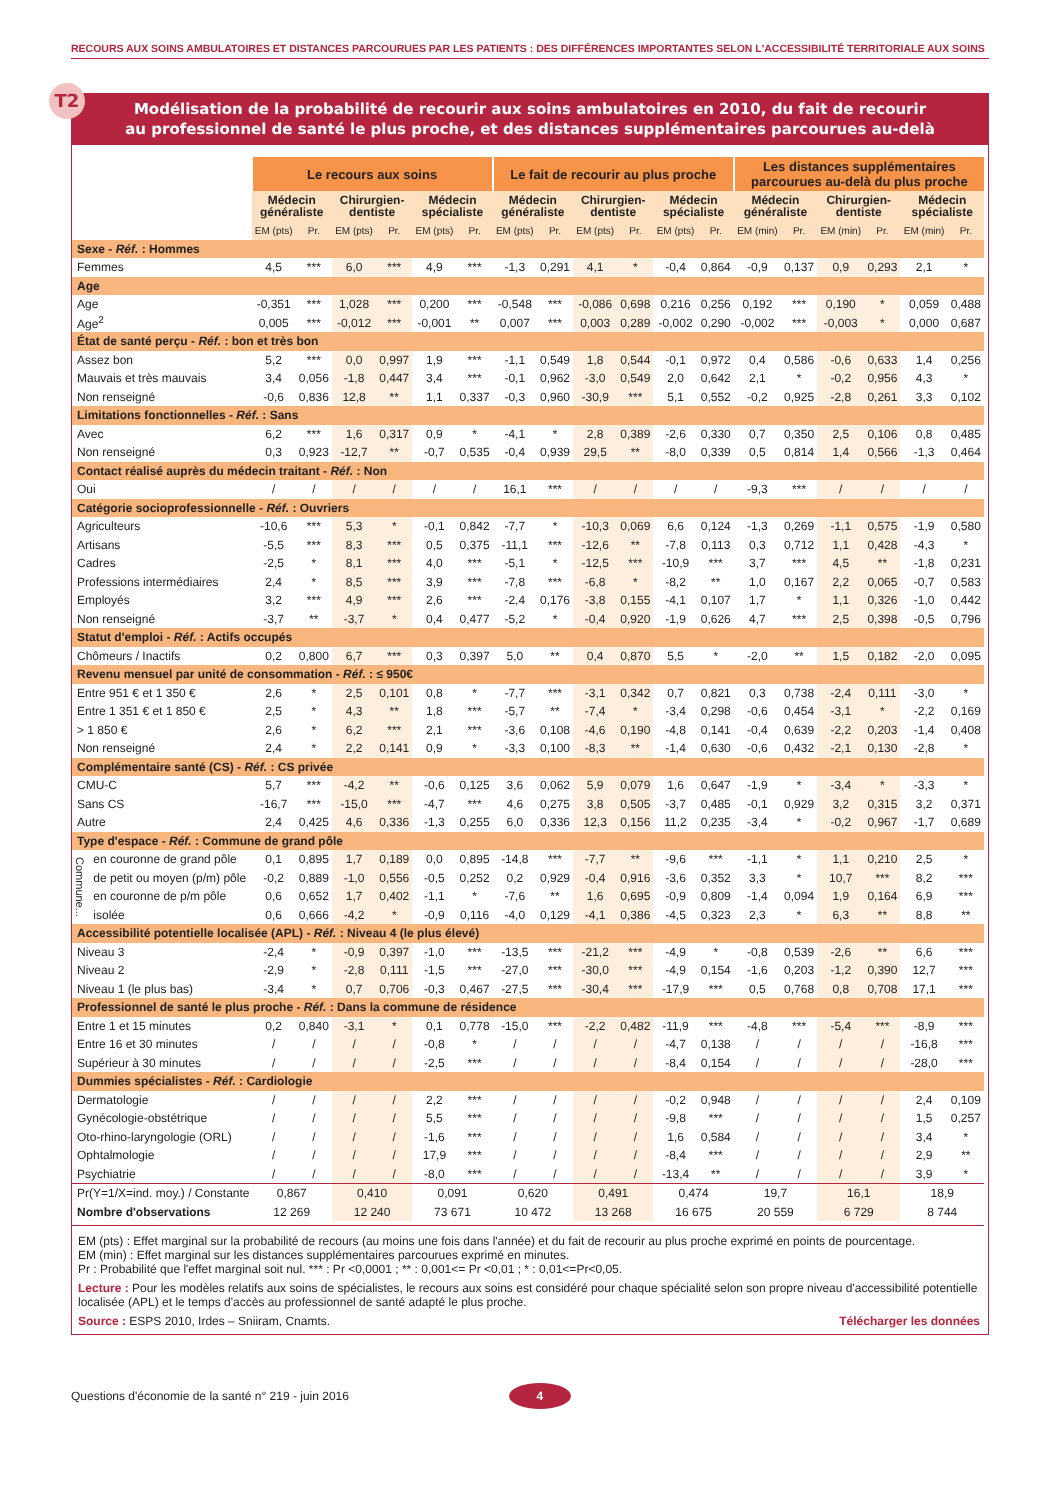RECOURS AUX SOINS AMBULATOIRES ET DISTANCES PARCOURUES PAR LES PATIENTS : DES DIFFÉRENCES IMPORTANTES SELON L'ACCESSIBILITÉ TERRITORIALE AUX SOINS
T2
Modélisation de la probabilité de recourir aux soins ambulatoires en 2010, du fait de recourir
au professionnel de santé le plus proche, et des distances supplémentaires parcourues au-delà
| | | Le recours aux soins | | | | | | Le fait de recourir au plus proche | | | | | | Les distances supplémentaires parcourues au-delà du plus proche | | | | | |
| --- | --- | --- | --- | --- | --- | --- | --- | --- | --- | --- | --- | --- | --- | --- | --- | --- | --- | --- | --- |
| | | Médecin généraliste | | Chirurgien- dentiste | | Médecin spécialiste | | Médecin généraliste | | Chirurgien- dentiste | | Médecin spécialiste | | Médecin généraliste | | Chirurgien- dentiste | | Médecin spécialiste | |
| | | EM (pts) | Pr. | EM (pts) | Pr. | EM (pts) | Pr. | EM (pts) | Pr. | EM (pts) | Pr. | EM (pts) | Pr. | EM (min) | Pr. | EM (min) | Pr. | EM (min) | Pr. |
| Sexe - Réf. : Hommes | | | | | | | | | | | | | | | | | | | |
| Femmes | | 4,5 | *** | 6,0 | *** | 4,9 | *** | -1,3 | 0,291 | 4,1 | * | -0,4 | 0,864 | -0,9 | 0,137 | 0,9 | 0,293 | 2,1 | * |
| Age | | | | | | | | | | | | | | | | | | | |
| Age | | -0,351 | *** | 1,028 | *** | 0,200 | *** | -0,548 | *** | -0,086 | 0,698 | 0,216 | 0,256 | 0,192 | *** | 0,190 | * | 0,059 | 0,488 |
| Age<sup>2</sup> | | 0,005 | *** | -0,012 | *** | -0,001 | ** | 0,007 | *** | 0,003 | 0,289 | -0,002 | 0,290 | -0,002 | *** | -0,003 | * | 0,000 | 0,687 |
| État de santé perçu - Réf. : bon et très bon | | | | | | | | | | | | | | | | | | | |
| Assez bon | | 5,2 | *** | 0,0 | 0,997 | 1,9 | *** | -1,1 | 0,549 | 1,8 | 0,544 | -0,1 | 0,972 | 0,4 | 0,586 | -0,6 | 0,633 | 1,4 | 0,256 |
| Mauvais et très mauvais | | 3,4 | 0,056 | -1,8 | 0,447 | 3,4 | *** | -0,1 | 0,962 | -3,0 | 0,549 | 2,0 | 0,642 | 2,1 | * | -0,2 | 0,956 | 4,3 | * |
| Non renseigné | | -0,6 | 0,836 | 12,8 | ** | 1,1 | 0,337 | -0,3 | 0,960 | -30,9 | *** | 5,1 | 0,552 | -0,2 | 0,925 | -2,8 | 0,261 | 3,3 | 0,102 |
| Limitations fonctionnelles - Réf. : Sans | | | | | | | | | | | | | | | | | | | |
| Avec | | 6,2 | *** | 1,6 | 0,317 | 0,9 | * | -4,1 | * | 2,8 | 0,389 | -2,6 | 0,330 | 0,7 | 0,350 | 2,5 | 0,106 | 0,8 | 0,485 |
| Non renseigné | | 0,3 | 0,923 | -12,7 | ** | -0,7 | 0,535 | -0,4 | 0,939 | 29,5 | ** | -8,0 | 0,339 | 0,5 | 0,814 | 1,4 | 0,566 | -1,3 | 0,464 |
| Contact réalisé auprès du médecin traitant - Réf. : Non | | | | | | | | | | | | | | | | | | | |
| Oui | | / | / | / | / | / | / | 16,1 | *** | / | / | / | / | -9,3 | *** | / | / | / | / |
| Catégorie socioprofessionnelle - Réf. : Ouvriers | | | | | | | | | | | | | | | | | | | |
| Agriculteurs | | -10,6 | *** | 5,3 | * | -0,1 | 0,842 | -7,7 | * | -10,3 | 0,069 | 6,6 | 0,124 | -1,3 | 0,269 | -1,1 | 0,575 | -1,9 | 0,580 |
| Artisans | | -5,5 | *** | 8,3 | *** | 0,5 | 0,375 | -11,1 | *** | -12,6 | ** | -7,8 | 0,113 | 0,3 | 0,712 | 1,1 | 0,428 | -4,3 | * |
| Cadres | | -2,5 | * | 8,1 | *** | 4,0 | *** | -5,1 | * | -12,5 | *** | -10,9 | *** | 3,7 | *** | 4,5 | ** | -1,8 | 0,231 |
| Professions intermédiaires | | 2,4 | * | 8,5 | *** | 3,9 | *** | -7,8 | *** | -6,8 | * | -8,2 | ** | 1,0 | 0,167 | 2,2 | 0,065 | -0,7 | 0,583 |
| Employés | | 3,2 | *** | 4,9 | *** | 2,6 | *** | -2,4 | 0,176 | -3,8 | 0,155 | -4,1 | 0,107 | 1,7 | * | 1,1 | 0,326 | -1,0 | 0,442 |
| Non renseigné | | -3,7 | ** | -3,7 | * | 0,4 | 0,477 | -5,2 | * | -0,4 | 0,920 | -1,9 | 0,626 | 4,7 | *** | 2,5 | 0,398 | -0,5 | 0,796 |
| Statut d'emploi - Réf. : Actifs occupés | | | | | | | | | | | | | | | | | | | |
| Chômeurs / Inactifs | | 0,2 | 0,800 | 6,7 | *** | 0,3 | 0,397 | 5,0 | ** | 0,4 | 0,870 | 5,5 | * | -2,0 | ** | 1,5 | 0,182 | -2,0 | 0,095 |
| Revenu mensuel par unité de consommation - Réf. : ≤ 950€ | | | | | | | | | | | | | | | | | | | |
| Entre 951 € et 1 350 € | | 2,6 | * | 2,5 | 0,101 | 0,8 | * | -7,7 | *** | -3,1 | 0,342 | 0,7 | 0,821 | 0,3 | 0,738 | -2,4 | 0,111 | -3,0 | * |
| Entre 1 351 € et 1 850 € | | 2,5 | * | 4,3 | ** | 1,8 | *** | -5,7 | ** | -7,4 | * | -3,4 | 0,298 | -0,6 | 0,454 | -3,1 | * | -2,2 | 0,169 |
| > 1 850 € | | 2,6 | * | 6,2 | *** | 2,1 | *** | -3,6 | 0,108 | -4,6 | 0,190 | -4,8 | 0,141 | -0,4 | 0,639 | -2,2 | 0,203 | -1,4 | 0,408 |
| Non renseigné | | 2,4 | * | 2,2 | 0,141 | 0,9 | * | -3,3 | 0,100 | -8,3 | ** | -1,4 | 0,630 | -0,6 | 0,432 | -2,1 | 0,130 | -2,8 | * |
| Complémentaire santé (CS) - Réf. : CS privée | | | | | | | | | | | | | | | | | | | |
| CMU-C | | 5,7 | *** | -4,2 | ** | -0,6 | 0,125 | 3,6 | 0,062 | 5,9 | 0,079 | 1,6 | 0,647 | -1,9 | * | -3,4 | * | -3,3 | * |
| Sans CS | | -16,7 | *** | -15,0 | *** | -4,7 | *** | 4,6 | 0,275 | 3,8 | 0,505 | -3,7 | 0,485 | -0,1 | 0,929 | 3,2 | 0,315 | 3,2 | 0,371 |
| Autre | | 2,4 | 0,425 | 4,6 | 0,336 | -1,3 | 0,255 | 6,0 | 0,336 | 12,3 | 0,156 | 11,2 | 0,235 | -3,4 | * | -0,2 | 0,967 | -1,7 | 0,689 |
| Type d'espace - Réf. : Commune de grand pôle | | | | | | | | | | | | | | | | | | | |
| Commune... | en couronne de grand pôle | 0,1 | 0,895 | 1,7 | 0,189 | 0,0 | 0,895 | -14,8 | *** | -7,7 | ** | -9,6 | *** | -1,1 | * | 1,1 | 0,210 | 2,5 | * |
| | de petit ou moyen (p/m) pôle | -0,2 | 0,889 | -1,0 | 0,556 | -0,5 | 0,252 | 0,2 | 0,929 | -0,4 | 0,916 | -3,6 | 0,352 | 3,3 | * | 10,7 | *** | 8,2 | *** |
| | en couronne de p/m pôle | 0,6 | 0,652 | 1,7 | 0,402 | -1,1 | * | -7,6 | ** | 1,6 | 0,695 | -0,9 | 0,809 | -1,4 | 0,094 | 1,9 | 0,164 | 6,9 | *** |
| | isolée | 0,6 | 0,666 | -4,2 | * | -0,9 | 0,116 | -4,0 | 0,129 | -4,1 | 0,386 | -4,5 | 0,323 | 2,3 | * | 6,3 | ** | 8,8 | ** |
| Accessibilité potentielle localisée (APL) - Réf. : Niveau 4 (le plus élevé) | | | | | | | | | | | | | | | | | | | |
| Niveau 3 | | -2,4 | * | -0,9 | 0,397 | -1,0 | *** | -13,5 | *** | -21,2 | *** | -4,9 | * | -0,8 | 0,539 | -2,6 | ** | 6,6 | *** |
| Niveau 2 | | -2,9 | * | -2,8 | 0,111 | -1,5 | *** | -27,0 | *** | -30,0 | *** | -4,9 | 0,154 | -1,6 | 0,203 | -1,2 | 0,390 | 12,7 | *** |
| Niveau 1 (le plus bas) | | -3,4 | * | 0,7 | 0,706 | -0,3 | 0,467 | -27,5 | *** | -30,4 | *** | -17,9 | *** | 0,5 | 0,768 | 0,8 | 0,708 | 17,1 | *** |
| Professionnel de santé le plus proche - Réf. : Dans la commune de résidence | | | | | | | | | | | | | | | | | | | |
| Entre 1 et 15 minutes | | 0,2 | 0,840 | -3,1 | * | 0,1 | 0,778 | -15,0 | *** | -2,2 | 0,482 | -11,9 | *** | -4,8 | *** | -5,4 | *** | -8,9 | *** |
| Entre 16 et 30 minutes | | / | / | / | / | -0,8 | * | / | / | / | / | -4,7 | 0,138 | / | / | / | / | -16,8 | *** |
| Supérieur à 30 minutes | | / | / | / | / | -2,5 | *** | / | / | / | / | -8,4 | 0,154 | / | / | / | / | -28,0 | *** |
| Dummies spécialistes - Réf. : Cardiologie | | | | | | | | | | | | | | | | | | | |
| Dermatologie | | / | / | / | / | 2,2 | *** | / | / | / | / | -0,2 | 0,948 | / | / | / | / | 2,4 | 0,109 |
| Gynécologie-obstétrique | | / | / | / | / | 5,5 | *** | / | / | / | / | -9,8 | *** | / | / | / | / | 1,5 | 0,257 |
| Oto-rhino-laryngologie (ORL) | | / | / | / | / | -1,6 | *** | / | / | / | / | 1,6 | 0,584 | / | / | / | / | 3,4 | * |
| Ophtalmologie | | / | / | / | / | 17,9 | *** | / | / | / | / | -8,4 | *** | / | / | / | / | 2,9 | ** |
| Psychiatrie | | / | / | / | / | -8,0 | *** | / | / | / | / | -13,4 | ** | / | / | / | / | 3,9 | * |
| Pr(Y=1/X=ind. moy.) / Constante | | 0,867 | | 0,410 | | 0,091 | | 0,620 | | 0,491 | | 0,474 | | 19,7 | | 16,1 | | 18,9 | |
| Nombre d'observations | | 12 269 | | 12 240 | | 73 671 | | 10 472 | | 13 268 | | 16 675 | | 20 559 | | 6 729 | | 8 744 | |
EM (pts) : Effet marginal sur la probabilité de recours (au moins une fois dans l'année) et du fait de recourir au plus proche exprimé en points de pourcentage.
EM (min) : Effet marginal sur les distances supplémentaires parcourues exprimé en minutes.
Pr : Probabilité que l'effet marginal soit nul. *** : Pr <0,0001 ; ** : 0,001<= Pr <0,01 ; * : 0,01<=Pr<0,05.
Lecture : Pour les modèles relatifs aux soins de spécialistes, le recours aux soins est considéré pour chaque spécialité selon son propre niveau d'accessibilité potentielle localisée (APL) et le temps d'accès au professionnel de santé adapté le plus proche.
Source : ESPS 2010, Irdes – Sniiram, Cnamts. Télécharger les données
Questions d'économie de la santé n° 219 - juin 2016 4